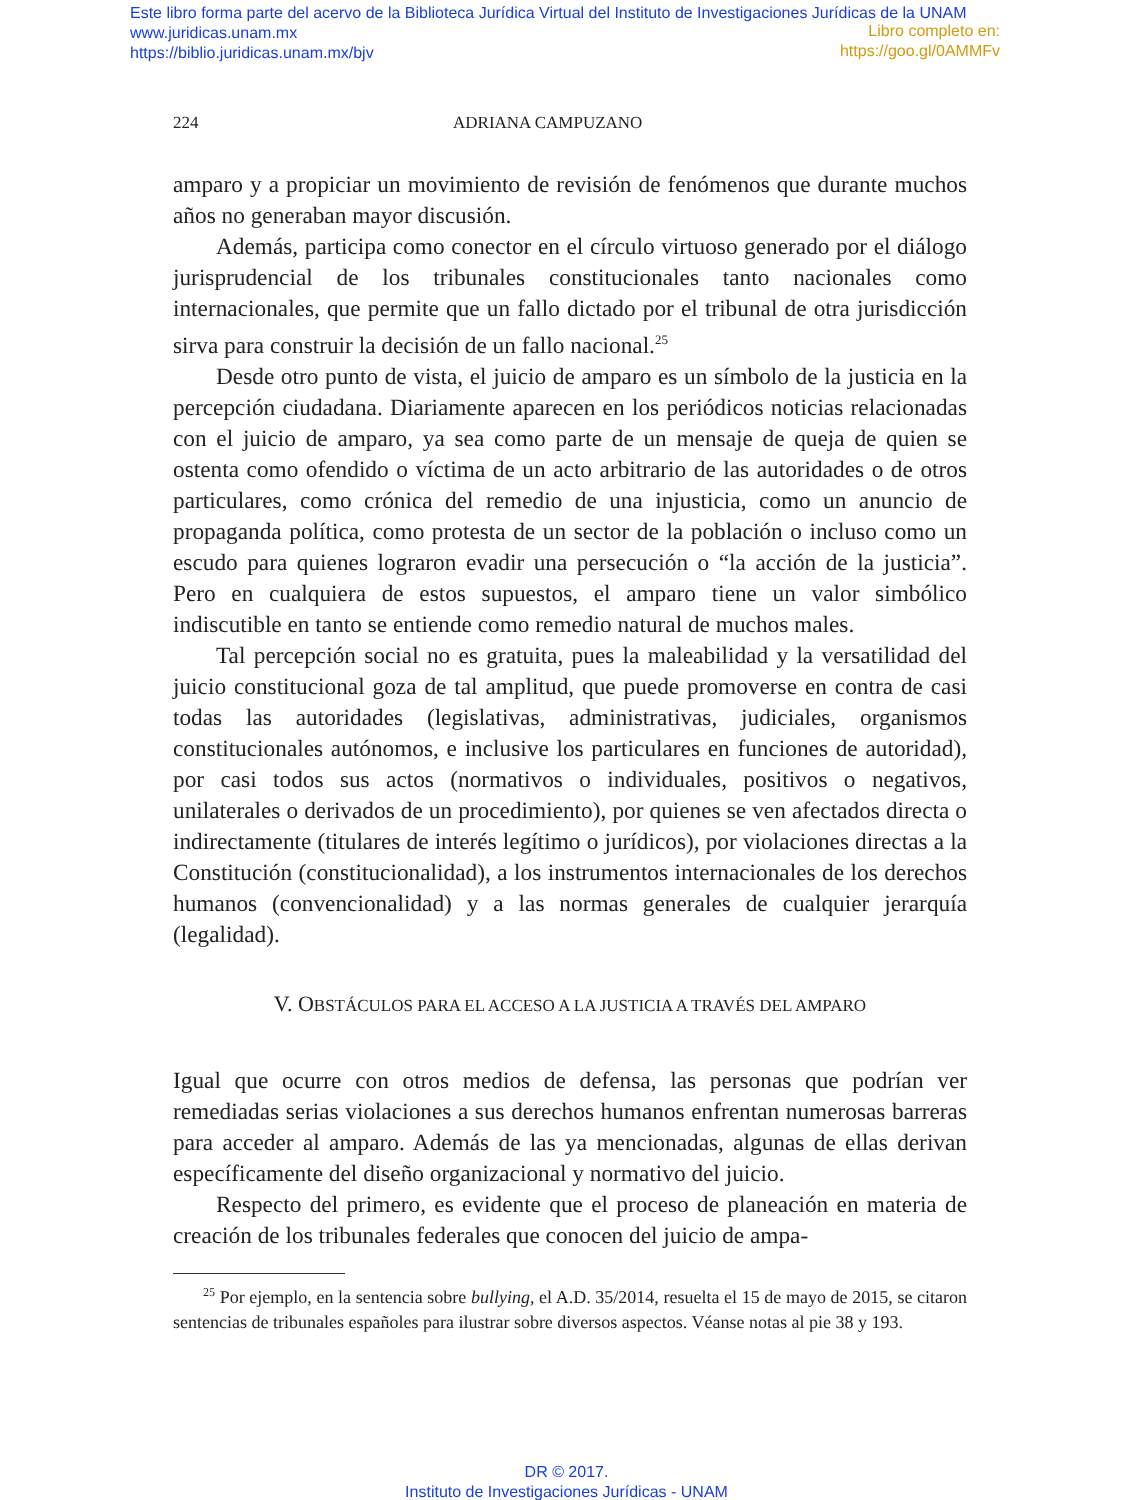Este libro forma parte del acervo de la Biblioteca Jurídica Virtual del Instituto de Investigaciones Jurídicas de la UNAM
www.juridicas.unam.mx
https://biblio.juridicas.unam.mx/bjv
Libro completo en:
https://goo.gl/0AMMFv
224 ADRIANA CAMPUZANO
amparo y a propiciar un movimiento de revisión de fenómenos que durante muchos años no generaban mayor discusión.
Además, participa como conector en el círculo virtuoso generado por el diálogo jurisprudencial de los tribunales constitucionales tanto nacionales como internacionales, que permite que un fallo dictado por el tribunal de otra jurisdicción sirva para construir la decisión de un fallo nacional.<sup>25</sup>
Desde otro punto de vista, el juicio de amparo es un símbolo de la justicia en la percepción ciudadana. Diariamente aparecen en los periódicos noticias relacionadas con el juicio de amparo, ya sea como parte de un mensaje de queja de quien se ostenta como ofendido o víctima de un acto arbitrario de las autoridades o de otros particulares, como crónica del remedio de una injusticia, como un anuncio de propaganda política, como protesta de un sector de la población o incluso como un escudo para quienes lograron evadir una persecución o “la acción de la justicia”. Pero en cualquiera de estos supuestos, el amparo tiene un valor simbólico indiscutible en tanto se entiende como remedio natural de muchos males.
Tal percepción social no es gratuita, pues la maleabilidad y la versatilidad del juicio constitucional goza de tal amplitud, que puede promoverse en contra de casi todas las autoridades (legislativas, administrativas, judiciales, organismos constitucionales autónomos, e inclusive los particulares en funciones de autoridad), por casi todos sus actos (normativos o individuales, positivos o negativos, unilaterales o derivados de un procedimiento), por quienes se ven afectados directa o indirectamente (titulares de interés legítimo o jurídicos), por violaciones directas a la Constitución (constitucionalidad), a los instrumentos internacionales de los derechos humanos (convencionalidad) y a las normas generales de cualquier jerarquía (legalidad).
V. OBSTÁCULOS PARA EL ACCESO A LA JUSTICIA A TRAVÉS DEL AMPARO
Igual que ocurre con otros medios de defensa, las personas que podrían ver remediadas serias violaciones a sus derechos humanos enfrentan numerosas barreras para acceder al amparo. Además de las ya mencionadas, algunas de ellas derivan específicamente del diseño organizacional y normativo del juicio.
Respecto del primero, es evidente que el proceso de planeación en materia de creación de los tribunales federales que conocen del juicio de ampa-
<sup>25</sup> Por ejemplo, en la sentencia sobre bullying, el A.D. 35/2014, resuelta el 15 de mayo de 2015, se citaron sentencias de tribunales españoles para ilustrar sobre diversos aspectos. Véanse notas al pie 38 y 193.
DR © 2017.
Instituto de Investigaciones Jurídicas - UNAM